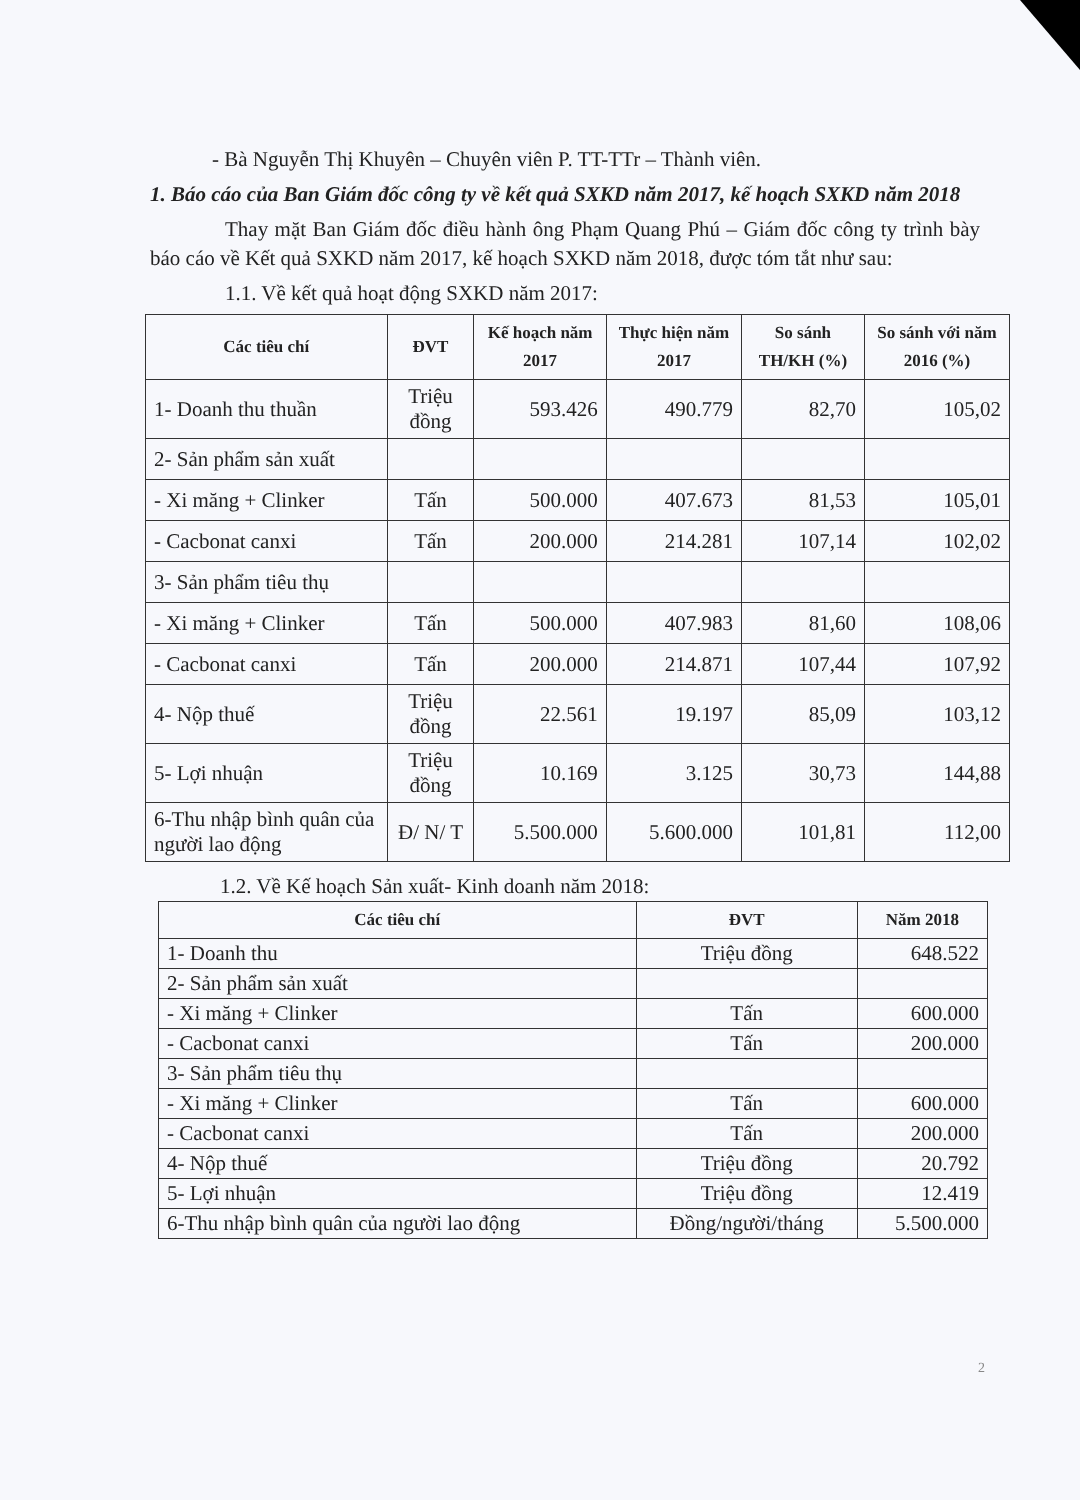- Bà Nguyễn Thị Khuyên – Chuyên viên P. TT-TTr – Thành viên.
1. Báo cáo của Ban Giám đốc công ty về kết quả SXKD năm 2017, kế hoạch SXKD năm 2018
Thay mặt Ban Giám đốc điều hành ông Phạm Quang Phú – Giám đốc công ty trình bày báo cáo về Kết quả SXKD năm 2017, kế hoạch SXKD năm 2018, được tóm tắt như sau:
1.1. Về kết quả hoạt động SXKD năm 2017:
| Các tiêu chí | ĐVT | Kế hoạch năm 2017 | Thực hiện năm 2017 | So sánh TH/KH (%) | So sánh với năm 2016 (%) |
| --- | --- | --- | --- | --- | --- |
| 1- Doanh thu thuần | Triệu đồng | 593.426 | 490.779 | 82,70 | 105,02 |
| 2- Sản phẩm sản xuất | | | | | |
| - Xi măng + Clinker | Tấn | 500.000 | 407.673 | 81,53 | 105,01 |
| - Cacbonat canxi | Tấn | 200.000 | 214.281 | 107,14 | 102,02 |
| 3- Sản phẩm tiêu thụ | | | | | |
| - Xi măng + Clinker | Tấn | 500.000 | 407.983 | 81,60 | 108,06 |
| - Cacbonat canxi | Tấn | 200.000 | 214.871 | 107,44 | 107,92 |
| 4- Nộp thuế | Triệu đồng | 22.561 | 19.197 | 85,09 | 103,12 |
| 5- Lợi nhuận | Triệu đồng | 10.169 | 3.125 | 30,73 | 144,88 |
| 6-Thu nhập bình quân của người lao động | Đ/ N/ T | 5.500.000 | 5.600.000 | 101,81 | 112,00 |
1.2. Về Kế hoạch Sản xuất- Kinh doanh năm 2018:
| Các tiêu chí | ĐVT | Năm 2018 |
| --- | --- | --- |
| 1- Doanh thu | Triệu đồng | 648.522 |
| 2- Sản phẩm sản xuất | | |
| - Xi măng + Clinker | Tấn | 600.000 |
| - Cacbonat canxi | Tấn | 200.000 |
| 3- Sản phẩm tiêu thụ | | |
| - Xi măng + Clinker | Tấn | 600.000 |
| - Cacbonat canxi | Tấn | 200.000 |
| 4- Nộp thuế | Triệu đồng | 20.792 |
| 5- Lợi nhuận | Triệu đồng | 12.419 |
| 6-Thu nhập bình quân của người lao động | Đồng/người/tháng | 5.500.000 |
2